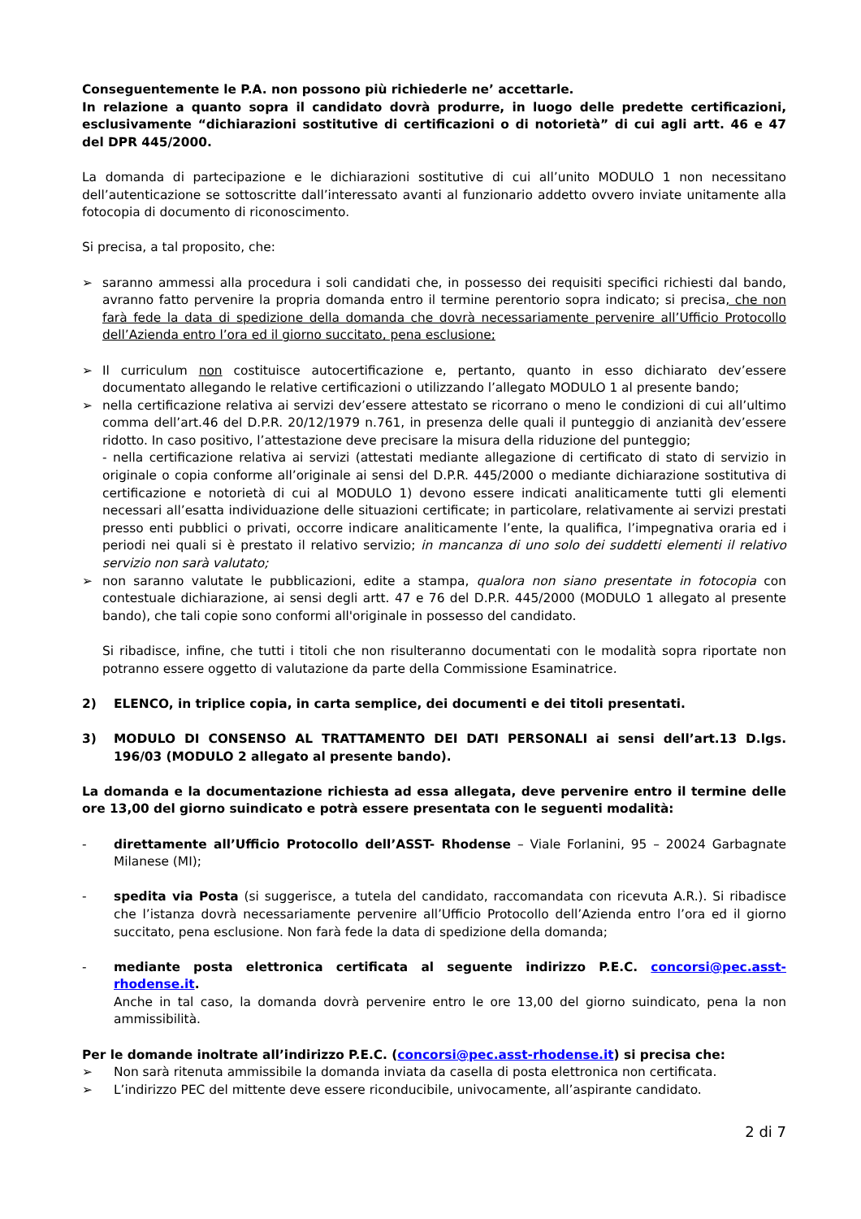Conseguentemente le P.A. non possono più richiederle ne’ accettarle.
In relazione a quanto sopra il candidato dovrà produrre, in luogo delle predette certificazioni, esclusivamente “dichiarazioni sostitutive di certificazioni o di notorietà” di cui agli artt. 46 e 47 del DPR 445/2000.
La domanda di partecipazione e le dichiarazioni sostitutive di cui all’unito MODULO 1 non necessitano dell’autenticazione se sottoscritte dall’interessato avanti al funzionario addetto ovvero inviate unitamente alla fotocopia di documento di riconoscimento.
Si precisa, a tal proposito, che:
➢ saranno ammessi alla procedura i soli candidati che, in possesso dei requisiti specifici richiesti dal bando, avranno fatto pervenire la propria domanda entro il termine perentorio sopra indicato; si precisa, che non farà fede la data di spedizione della domanda che dovrà necessariamente pervenire all’Ufficio Protocollo dell’Azienda entro l’ora ed il giorno succitato, pena esclusione;
➢ Il curriculum non costituisce autocertificazione e, pertanto, quanto in esso dichiarato dev’essere documentato allegando le relative certificazioni o utilizzando l’allegato MODULO 1 al presente bando;
➢ nella certificazione relativa ai servizi dev’essere attestato se ricorrano o meno le condizioni di cui all’ultimo comma dell’art.46 del D.P.R. 20/12/1979 n.761, in presenza delle quali il punteggio di anzianità dev’essere ridotto. In caso positivo, l’attestazione deve precisare la misura della riduzione del punteggio;
- nella certificazione relativa ai servizi (attestati mediante allegazione di certificato di stato di servizio in originale o copia conforme all’originale ai sensi del D.P.R. 445/2000 o mediante dichiarazione sostitutiva di certificazione e notorietà di cui al MODULO 1) devono essere indicati analiticamente tutti gli elementi necessari all’esatta individuazione delle situazioni certificate; in particolare, relativamente ai servizi prestati presso enti pubblici o privati, occorre indicare analiticamente l’ente, la qualifica, l’impegnativa oraria ed i periodi nei quali si è prestato il relativo servizio; in mancanza di uno solo dei suddetti elementi il relativo servizio non sarà valutato;
➢ non saranno valutate le pubblicazioni, edite a stampa, qualora non siano presentate in fotocopia con contestuale dichiarazione, ai sensi degli artt. 47 e 76 del D.P.R. 445/2000 (MODULO 1 allegato al presente bando), che tali copie sono conformi all'originale in possesso del candidato.
Si ribadisce, infine, che tutti i titoli che non risulteranno documentati con le modalità sopra riportate non potranno essere oggetto di valutazione da parte della Commissione Esaminatrice.
2) ELENCO, in triplice copia, in carta semplice, dei documenti e dei titoli presentati.
3) MODULO DI CONSENSO AL TRATTAMENTO DEI DATI PERSONALI ai sensi dell’art.13 D.lgs. 196/03 (MODULO 2 allegato al presente bando).
La domanda e la documentazione richiesta ad essa allegata, deve pervenire entro il termine delle ore 13,00 del giorno suindicato e potrà essere presentata con le seguenti modalità:
- direttamente all’Ufficio Protocollo dell’ASST- Rhodense – Viale Forlanini, 95 – 20024 Garbagnate Milanese (MI);
- spedita via Posta (si suggerisce, a tutela del candidato, raccomandata con ricevuta A.R.). Si ribadisce che l’istanza dovrà necessariamente pervenire all’Ufficio Protocollo dell’Azienda entro l’ora ed il giorno succitato, pena esclusione. Non farà fede la data di spedizione della domanda;
- mediante posta elettronica certificata al seguente indirizzo P.E.C. concorsi@pec.asst-rhodense.it.
Anche in tal caso, la domanda dovrà pervenire entro le ore 13,00 del giorno suindicato, pena la non ammissibilità.
Per le domande inoltrate all’indirizzo P.E.C. (concorsi@pec.asst-rhodense.it) si precisa che:
➢ Non sarà ritenuta ammissibile la domanda inviata da casella di posta elettronica non certificata.
➢ L’indirizzo PEC del mittente deve essere riconducibile, univocamente, all’aspirante candidato.
2 di 7